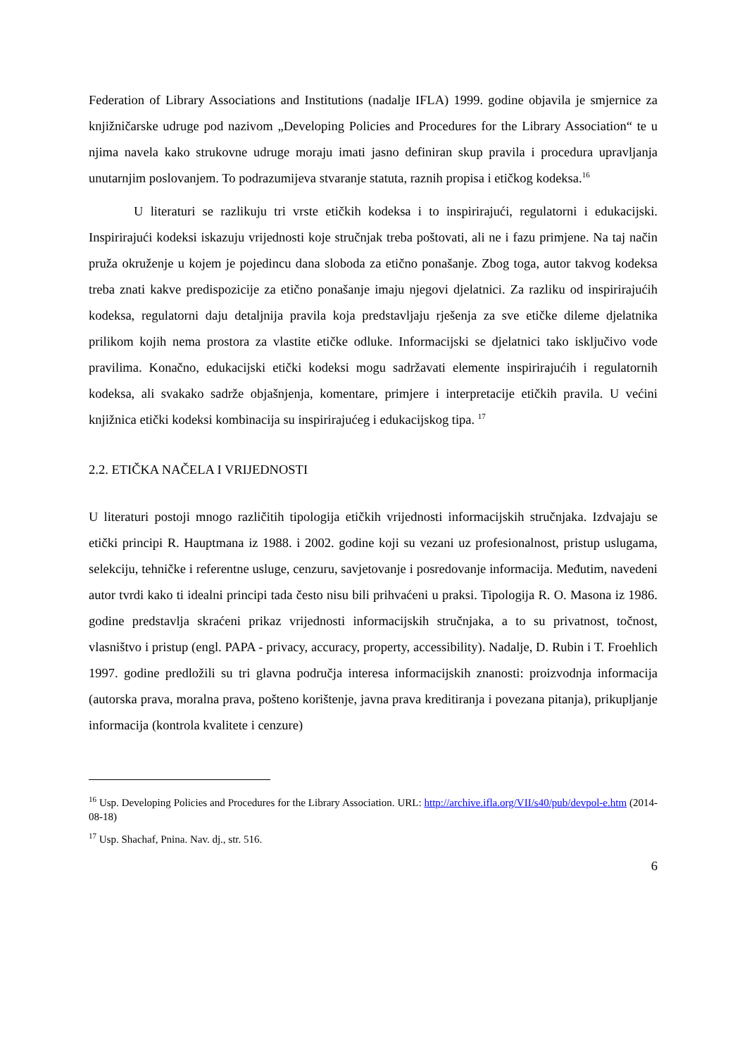Federation of Library Associations and Institutions (nadalje IFLA) 1999. godine objavila je smjernice za knjižničarske udruge pod nazivom „Developing Policies and Procedures for the Library Association“ te u njima navela kako strukovne udruge moraju imati jasno definiran skup pravila i procedura upravljanja unutarnjim poslovanjem. To podrazumijeva stvaranje statuta, raznih propisa i etičkog kodeksa.<sup>16</sup>
U literaturi se razlikuju tri vrste etičkih kodeksa i to inspirirajući, regulatorni i edukacijski. Inspirirajući kodeksi iskazuju vrijednosti koje stručnjak treba poštovati, ali ne i fazu primjene. Na taj način pruža okruženje u kojem je pojedincu dana sloboda za etično ponašanje. Zbog toga, autor takvog kodeksa treba znati kakve predispozicije za etično ponašanje imaju njegovi djelatnici. Za razliku od inspirirajućih kodeksa, regulatorni daju detaljnija pravila koja predstavljaju rješenja za sve etičke dileme djelatnika prilikom kojih nema prostora za vlastite etičke odluke. Informacijski se djelatnici tako isključivo vode pravilima. Konačno, edukacijski etički kodeksi mogu sadržavati elemente inspirirajućih i regulatornih kodeksa, ali svakako sadrže objašnjenja, komentare, primjere i interpretacije etičkih pravila. U većini knjižnica etički kodeksi kombinacija su inspirirajućeg i edukacijskog tipa. <sup>17</sup>
2.2. ETIČKA NAČELA I VRIJEDNOSTI
U literaturi postoji mnogo različitih tipologija etičkih vrijednosti informacijskih stručnjaka. Izdvajaju se etički principi R. Hauptmana iz 1988. i 2002. godine koji su vezani uz profesionalnost, pristup uslugama, selekciju, tehničke i referentne usluge, cenzuru, savjetovanje i posredovanje informacija. Međutim, navedeni autor tvrdi kako ti idealni principi tada često nisu bili prihvaćeni u praksi. Tipologija R. O. Masona iz 1986. godine predstavlja skraćeni prikaz vrijednosti informacijskih stručnjaka, a to su privatnost, točnost, vlasništvo i pristup (engl. PAPA - privacy, accuracy, property, accessibility). Nadalje, D. Rubin i T. Froehlich 1997. godine predložili su tri glavna područja interesa informacijskih znanosti: proizvodnja informacija (autorska prava, moralna prava, pošteno korištenje, javna prava kreditiranja i povezana pitanja), prikupljanje informacija (kontrola kvalitete i cenzure)
<sup>16</sup> Usp. Developing Policies and Procedures for the Library Association. URL: http://archive.ifla.org/VII/s40/pub/devpol-e.htm (2014-08-18)
<sup>17</sup> Usp. Shachaf, Pnina. Nav. dj., str. 516.
6